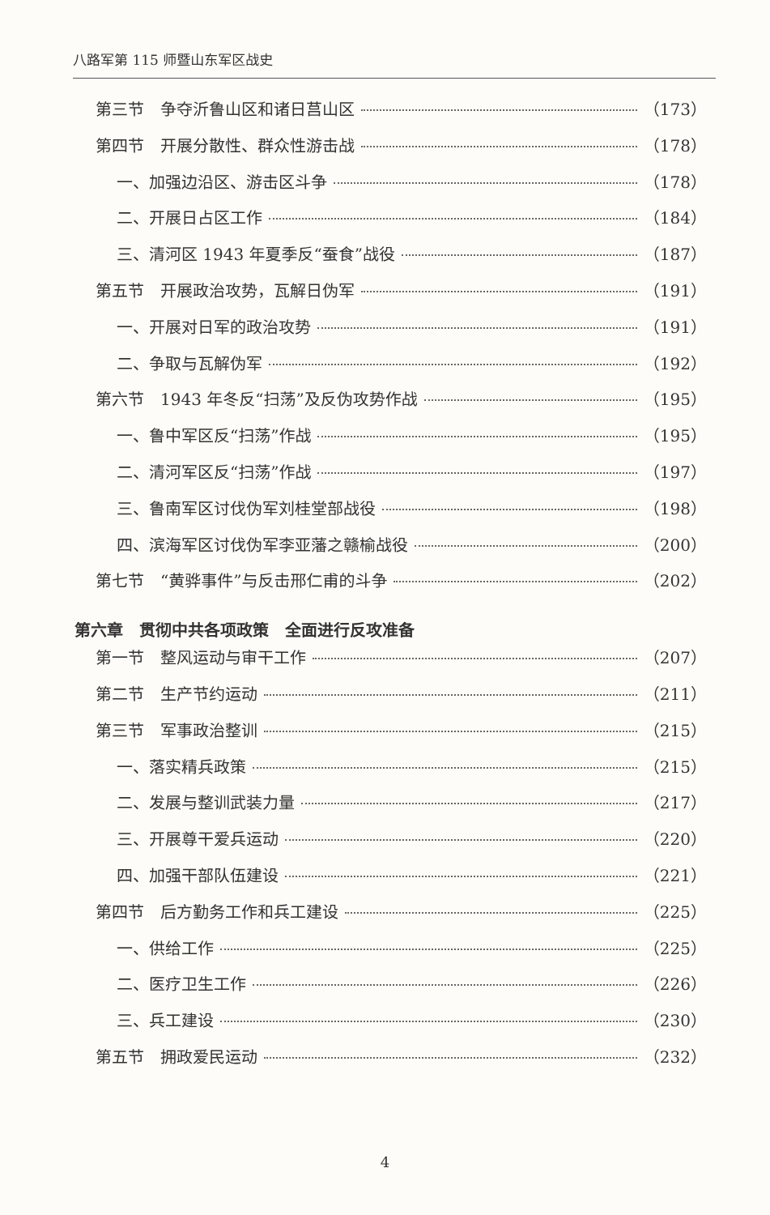八路军第 115 师暨山东军区战史
第三节　争夺沂鲁山区和诸日莒山区 （173）
第四节　开展分散性、群众性游击战 （178）
一、加强边沿区、游击区斗争 （178）
二、开展日占区工作 （184）
三、清河区 1943 年夏季反“蚕食”战役 （187）
第五节　开展政治攻势，瓦解日伪军 （191）
一、开展对日军的政治攻势 （191）
二、争取与瓦解伪军 （192）
第六节　1943 年冬反“扫荡”及反伪攻势作战 （195）
一、鲁中军区反“扫荡”作战 （195）
二、清河军区反“扫荡”作战 （197）
三、鲁南军区讨伐伪军刘桂堂部战役 （198）
四、滨海军区讨伐伪军李亚藩之赣榆战役 （200）
第七节　“黄骅事件”与反击邢仁甫的斗争 （202）
第六章　贯彻中共各项政策　全面进行反攻准备
第一节　整风运动与审干工作 （207）
第二节　生产节约运动 （211）
第三节　军事政治整训 （215）
一、落实精兵政策 （215）
二、发展与整训武装力量 （217）
三、开展尊干爱兵运动 （220）
四、加强干部队伍建设 （221）
第四节　后方勤务工作和兵工建设 （225）
一、供给工作 （225）
二、医疗卫生工作 （226）
三、兵工建设 （230）
第五节　拥政爱民运动 （232）
4